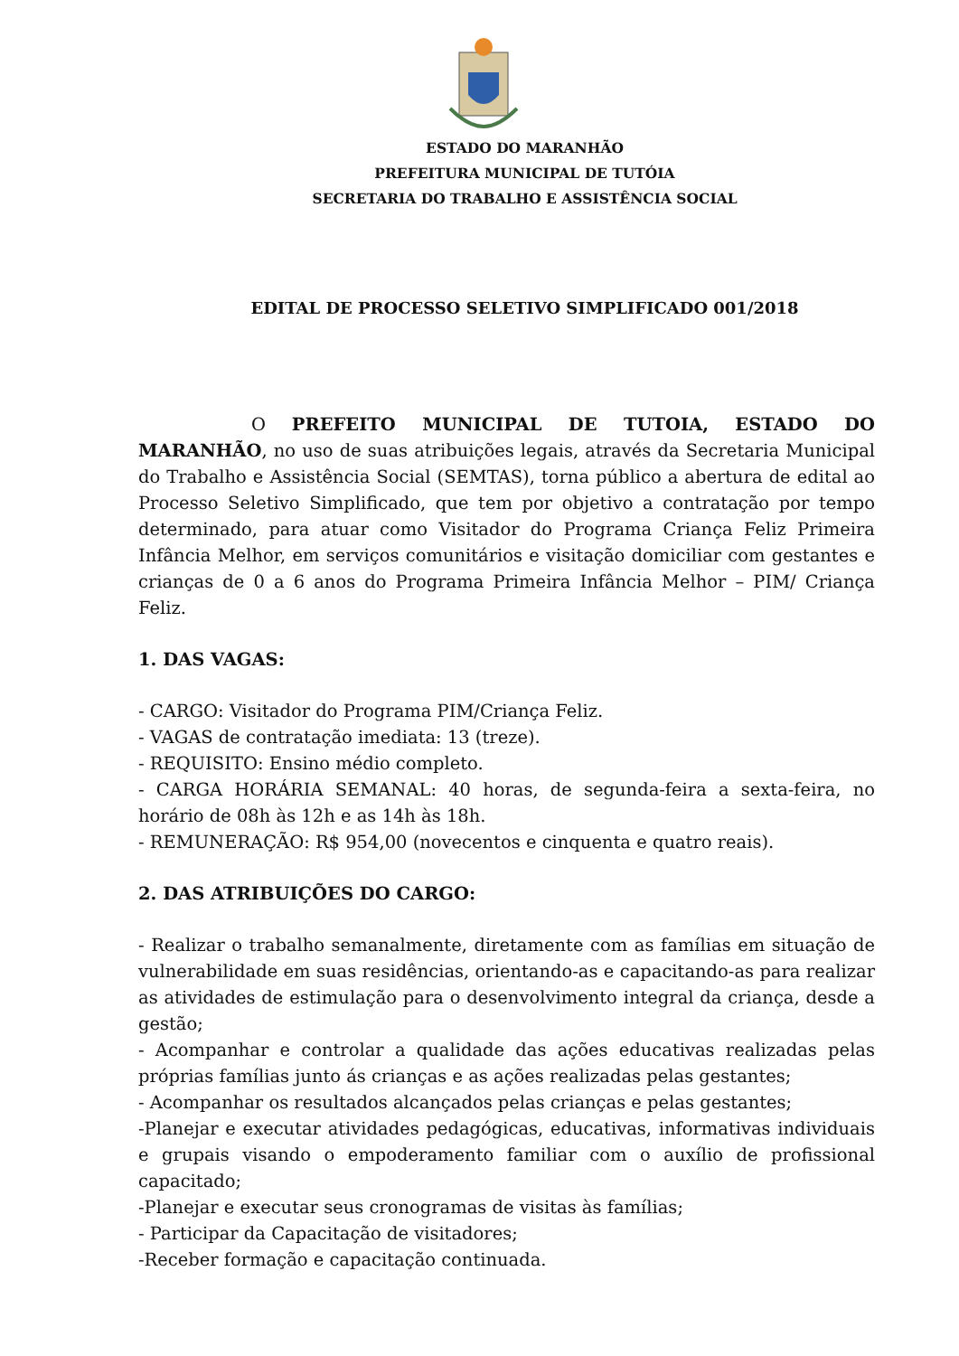ESTADO DO MARANHÃO
PREFEITURA MUNICIPAL DE TUTÓIA
SECRETARIA DO TRABALHO E ASSISTÊNCIA SOCIAL
EDITAL DE PROCESSO SELETIVO SIMPLIFICADO 001/2018
O PREFEITO MUNICIPAL DE TUTOIA, ESTADO DO MARANHÃO, no uso de suas atribuições legais, através da Secretaria Municipal do Trabalho e Assistência Social (SEMTAS), torna público a abertura de edital ao Processo Seletivo Simplificado, que tem por objetivo a contratação por tempo determinado, para atuar como Visitador do Programa Criança Feliz Primeira Infância Melhor, em serviços comunitários e visitação domiciliar com gestantes e crianças de 0 a 6 anos do Programa Primeira Infância Melhor – PIM/ Criança Feliz.
1. DAS VAGAS:
- CARGO: Visitador do Programa PIM/Criança Feliz.
- VAGAS de contratação imediata: 13 (treze).
- REQUISITO: Ensino médio completo.
- CARGA HORÁRIA SEMANAL: 40 horas, de segunda-feira a sexta-feira, no horário de 08h às 12h e as 14h às 18h.
- REMUNERAÇÃO: R$ 954,00 (novecentos e cinquenta e quatro reais).
2. DAS ATRIBUIÇÕES DO CARGO:
- Realizar o trabalho semanalmente, diretamente com as famílias em situação de vulnerabilidade em suas residências, orientando-as e capacitando-as para realizar as atividades de estimulação para o desenvolvimento integral da criança, desde a gestão;
- Acompanhar e controlar a qualidade das ações educativas realizadas pelas próprias famílias junto ás crianças e as ações realizadas pelas gestantes;
- Acompanhar os resultados alcançados pelas crianças e pelas gestantes;
-Planejar e executar atividades pedagógicas, educativas, informativas individuais e grupais visando o empoderamento familiar com o auxílio de profissional capacitado;
-Planejar e executar seus cronogramas de visitas às famílias;
- Participar da Capacitação de visitadores;
-Receber formação e capacitação continuada.